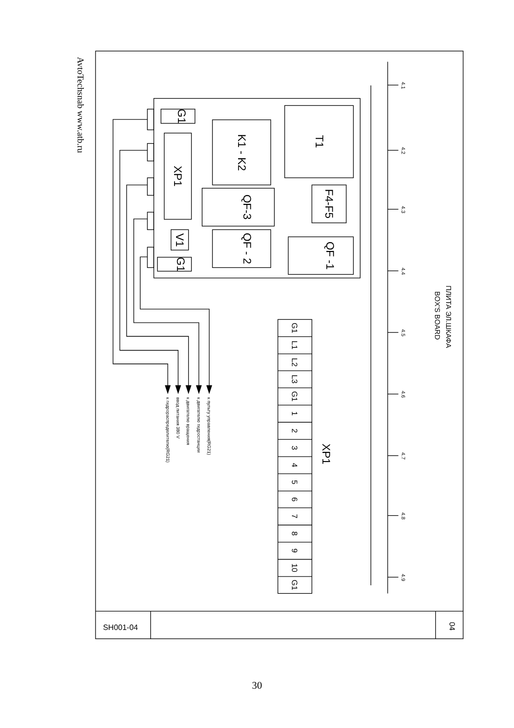AvtoTechsnab www.atb.ru
4.1
4.2
4.3
4.4
4.5
4.6
4.7
4.8
4.9
ПЛИТА ЭЛ.ШКАФА
BOX'S BOARD
T1
K1 - K2
F4-F5
QF-3
QF -1
QF - 2
XP1
V1
G1
G1
XP1
G1
L1
L2
L3
G1
1
2
3
4
5
6
7
8
9
10
G1
к пульту управления(RG21)
к двигателю гидростанции
к двигателю вращения
ввод питания 380 V
к гидрораспределителю(RG21)
SH001-04
04
30